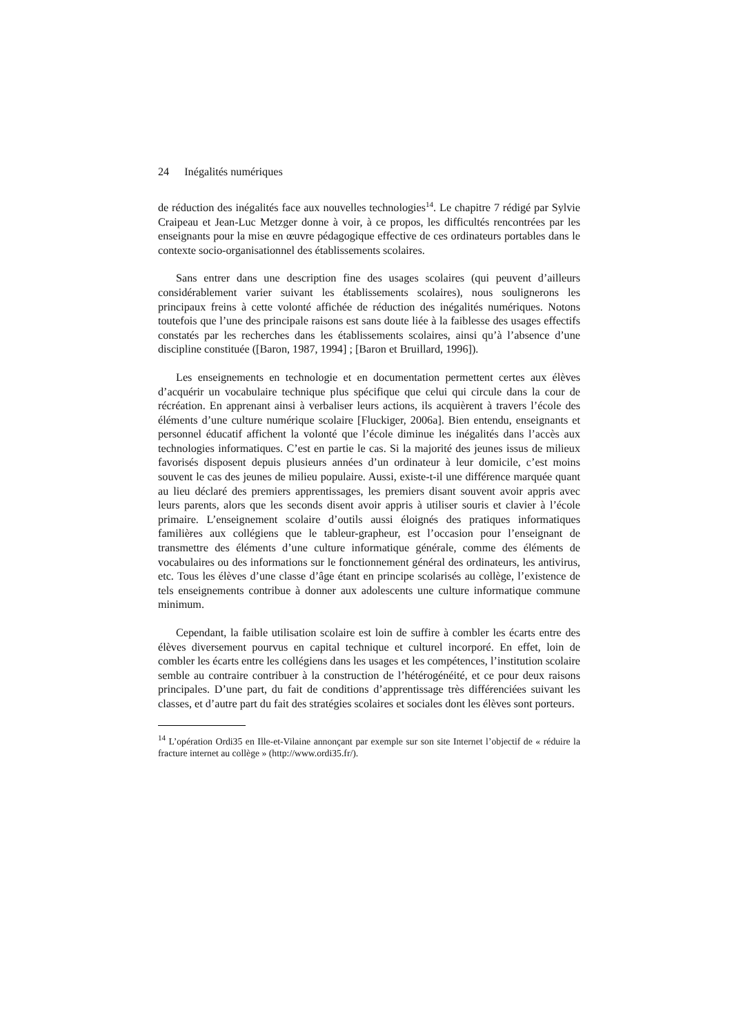24 Inégalités numériques
de réduction des inégalités face aux nouvelles technologies<sup>14</sup>. Le chapitre 7 rédigé par Sylvie Craipeau et Jean-Luc Metzger donne à voir, à ce propos, les difficultés rencontrées par les enseignants pour la mise en œuvre pédagogique effective de ces ordinateurs portables dans le contexte socio-organisationnel des établissements scolaires.
Sans entrer dans une description fine des usages scolaires (qui peuvent d’ailleurs considérablement varier suivant les établissements scolaires), nous soulignerons les principaux freins à cette volonté affichée de réduction des inégalités numériques. Notons toutefois que l’une des principale raisons est sans doute liée à la faiblesse des usages effectifs constatés par les recherches dans les établissements scolaires, ainsi qu’à l’absence d’une discipline constituée ([Baron, 1987, 1994] ; [Baron et Bruillard, 1996]).
Les enseignements en technologie et en documentation permettent certes aux élèves d’acquérir un vocabulaire technique plus spécifique que celui qui circule dans la cour de récréation. En apprenant ainsi à verbaliser leurs actions, ils acquièrent à travers l’école des éléments d’une culture numérique scolaire [Fluckiger, 2006a]. Bien entendu, enseignants et personnel éducatif affichent la volonté que l’école diminue les inégalités dans l’accès aux technologies informatiques. C’est en partie le cas. Si la majorité des jeunes issus de milieux favorisés disposent depuis plusieurs années d’un ordinateur à leur domicile, c’est moins souvent le cas des jeunes de milieu populaire. Aussi, existe-t-il une différence marquée quant au lieu déclaré des premiers apprentissages, les premiers disant souvent avoir appris avec leurs parents, alors que les seconds disent avoir appris à utiliser souris et clavier à l’école primaire. L’enseignement scolaire d’outils aussi éloignés des pratiques informatiques familières aux collégiens que le tableur-grapheur, est l’occasion pour l’enseignant de transmettre des éléments d’une culture informatique générale, comme des éléments de vocabulaires ou des informations sur le fonctionnement général des ordinateurs, les antivirus, etc. Tous les élèves d’une classe d’âge étant en principe scolarisés au collège, l’existence de tels enseignements contribue à donner aux adolescents une culture informatique commune minimum.
Cependant, la faible utilisation scolaire est loin de suffire à combler les écarts entre des élèves diversement pourvus en capital technique et culturel incorporé. En effet, loin de combler les écarts entre les collégiens dans les usages et les compétences, l’institution scolaire semble au contraire contribuer à la construction de l’hétérogénéité, et ce pour deux raisons principales. D’une part, du fait de conditions d’apprentissage très différenciées suivant les classes, et d’autre part du fait des stratégies scolaires et sociales dont les élèves sont porteurs.
<sup>14</sup> L’opération Ordi35 en Ille-et-Vilaine annonçant par exemple sur son site Internet l’objectif de « réduire la fracture internet au collège » (http://www.ordi35.fr/).